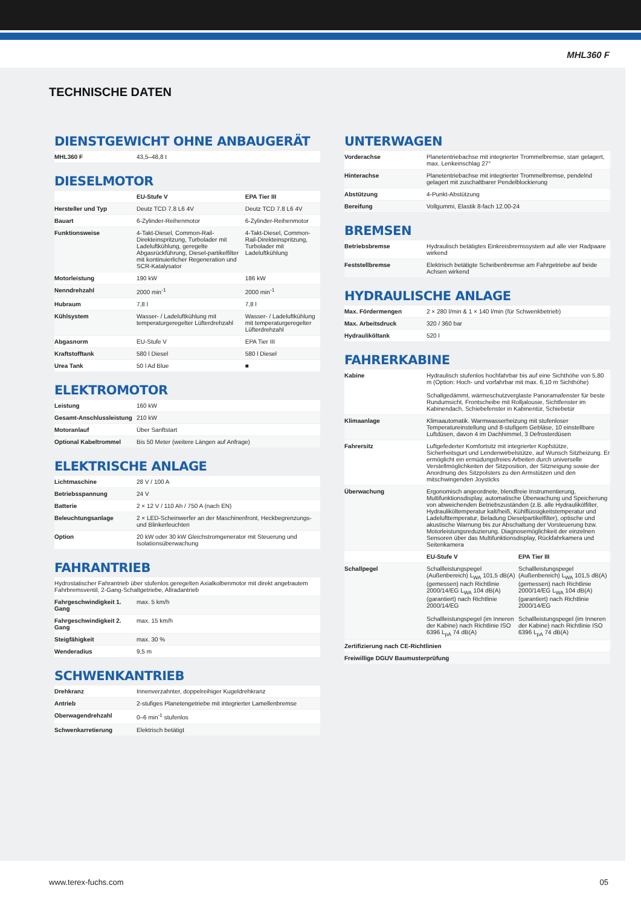MHL360 F
TECHNISCHE DATEN
DIENSTGEWICHT OHNE ANBAUGERÄT
| MHL360 F | 43,5–48,8 t |
DIESELMOTOR
| | EU-Stufe V | EPA Tier III |
| --- | --- | --- |
| Hersteller und Typ | Deutz TCD 7.8 L6 4V | Deutz TCD 7.8 L6 4V |
| Bauart | 6-Zylinder-Reihenmotor | 6-Zylinder-Reihenmotor |
| Funktionsweise | 4-Takt-Diesel, Common-Rail-Direkteinspritzung, Turbolader mit Ladeluftkühlung, geregelte Abgasrückführung, Diesel-partikelfilter mit kontinuierlicher Regeneration und SCR-Katalysator | 4-Takt-Diesel, Common-Rail-Direkteinspritzung, Turbolader mit Ladeluftkühlung |
| Motorleistung | 190 kW | 186 kW |
| Nenndrehzahl | 2000 min<sup>-1</sup> | 2000 min<sup>-1</sup> |
| Hubraum | 7,8 l | 7,8 l |
| Kühlsystem | Wasser- / Ladeluftkühlung mit temperaturgeregelter Lüfterdrehzahl | Wasser- / Ladeluftkühlung mit temperaturgeregelter Lüfterdrehzahl |
| Abgasnorm | EU-Stufe V | EPA Tier III |
| Kraftstofftank | 580 l Diesel | 580 l Diesel |
| Urea Tank | 50 l Ad Blue | ■ |
ELEKTROMOTOR
| Leistung | 160 kW |
| Gesamt-Anschlussleistung | 210 kW |
| Motoranlauf | Über Sanftstart |
| Optional Kabeltrommel | Bis 50 Meter (weitere Längen auf Anfrage) |
ELEKTRISCHE ANLAGE
| Lichtmaschine | 28 V / 100 A |
| Betriebsspannung | 24 V |
| Batterie | 2 × 12 V / 110 Ah / 750 A (nach EN) |
| Beleuchtungsanlage | 2 × LED-Scheinwerfer an der Maschinenfront, Heckbegrenzungs- und Blinkerleuchten |
| Option | 20 kW oder 30 kW Gleichstromgenerator mit Steuerung und Isolationsüberwachung |
FAHRANTRIEB
| Hydrostatischer Fahrantrieb über stufenlos geregelten Axialkolbenmotor mit direkt angebautem Fahrbremsventil, 2-Gang-Schaltgetriebe, Allradantrieb | |
| Fahrgeschwindigkeit 1. Gang | max. 5 km/h |
| Fahrgeschwindigkeit 2. Gang | max. 15 km/h |
| Steigfähigkeit | max. 30 % |
| Wenderadius | 9,5 m |
SCHWENKANTRIEB
| Drehkranz | Innenverzahnter, doppelreihiger Kugeldrehkranz |
| Antrieb | 2-stufiges Planetengetriebe mit integrierter Lamellenbremse |
| Oberwagendrehzahl | 0–6 min<sup>-1</sup> stufenlos |
| Schwenkarretierung | Elektrisch betätigt |
UNTERWAGEN
| Vorderachse | Planetentriebachse mit integrierter Trommelbremse, starr gelagert, max. Lenkeinschlag 27° |
| Hinterachse | Planetentriebachse mit integrierter Trommelbremse, pendelnd gelagert mit zuschaltbarer Pendelblockierung |
| Abstützung | 4-Punkt-Abstützung |
| Bereifung | Vollgummi, Elastik 8-fach 12.00-24 |
BREMSEN
| Betriebsbremse | Hydraulisch betätigtes Einkreisbremssystem auf alle vier Radpaare wirkend |
| Feststellbremse | Elektrisch betätigte Scheibenbremse am Fahrgetriebe auf beide Achsen wirkend |
HYDRAULISCHE ANLAGE
| Max. Fördermengen | 2 × 280 l/min & 1 × 140 l/min (für Schwenkbetrieb) |
| Max. Arbeitsdruck | 320 / 360 bar |
| Hydrauliköltank | 520 l |
FAHRERKABINE
| Kabine | Hydraulisch stufenlos hochfahrbar bis auf eine Sichthöhe von 5,80 m (Option: Hoch- und vorfahrbar mit max. 6,10 m Sichthöhe) Schallgedämmt, wärmeschutzverglaste Panoramafenster für beste Rundumsicht, Frontscheibe mit Rolljalousie, Sichtfenster im Kabinendach, Schiebefenster in Kabinentür, Schiebetür | |
| Klimaanlage | Klimaautomatik. Warmwasserheizung mit stufenloser Temperatureinstellung und 8-stufigem Gebläse, 10 einstellbare Luftdüsen, davon 4 im Dachhimmel, 3 Defrosterdüsen | |
| Fahrersitz | Luftgefederter Komfortsitz mit integrierter Kopfstütze, Sicherheitsgurt und Lendenwirbelstütze, auf Wunsch Sitzheizung. Er ermöglicht ein ermüdungsfreies Arbeiten durch universelle Verstellmöglichkeiten der Sitzposition, der Sitzneigung sowie der Anordnung des Sitzpolsters zu den Armstützen und den mitschwingenden Joysticks | |
| Überwachung | Ergonomisch angeordnete, blendfreie Instrumentierung, Multifunktionsdisplay, automatische Überwachung und Speicherung von abweichenden Betriebszuständen (z.B. alle Hydraulikölfilter, Hydrauliköltemperatur kalt/heiß, Kühlflüssigkeitstemperatur und Ladelufttemperatur, Beladung Dieselpartikelfilter), optische und akustische Warnung bis zur Abschaltung der Vorsteuerung bzw. Motorleistungsreduzierung. Diagnosemöglichkeit der einzelnen Sensoren über das Multifunktionsdisplay, Rückfahrkamera und Seitenkamera | |
| | EU-Stufe V | EPA Tier III |
| Schallpegel | Schallleistungspegel (Außenbereich) L<sub>WA</sub> 101,5 dB(A) (gemessen) nach Richtlinie 2000/14/EG L<sub>WA</sub> 104 dB(A) (garantiert) nach Richtlinie 2000/14/EG Schallleistungspegel (im Inneren der Kabine) nach Richtlinie ISO 6396 L<sub>pA</sub> 74 dB(A) | Schallleistungspegel (Außenbereich) L<sub>WA</sub> 101,5 dB(A) (gemessen) nach Richtlinie 2000/14/EG L<sub>WA</sub> 104 dB(A) (garantiert) nach Richtlinie 2000/14/EG Schallleistungspegel (im Inneren der Kabine) nach Richtlinie ISO 6396 L<sub>pA</sub> 74 dB(A) |
| Zertifizierung nach CE-Richtlinien | | |
| Freiwillige DGUV Baumusterprüfung | | |
www.terex-fuchs.com 05